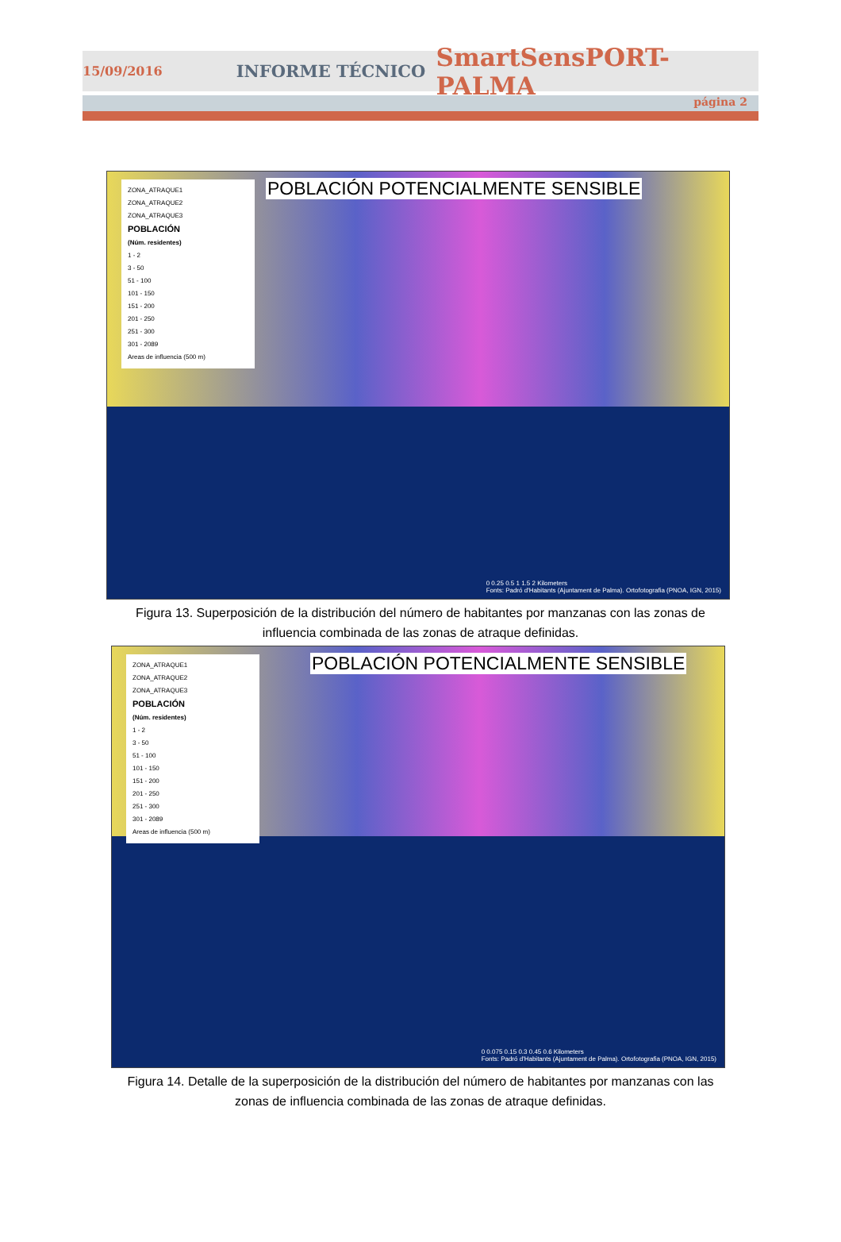15/09/2016 INFORME TÉCNICO SmartSensPORT-PALMA
página 2
ZONA_ATRAQUE1
ZONA_ATRAQUE2
ZONA_ATRAQUE3
POBLACIÓN
(Núm. residentes)
1 - 2
3 - 50
51 - 100
101 - 150
151 - 200
201 - 250
251 - 300
301 - 2089
Areas de influencia (500 m)
POBLACIÓN POTENCIALMENTE SENSIBLE
0 0.25 0.5 1 1.5 2 Kilometers
Fonts: Padró d'Habitants (Ajuntament de Palma). Ortofotografia (PNOA, IGN, 2015)
Figura 13. Superposición de la distribución del número de habitantes por manzanas con las zonas de
influencia combinada de las zonas de atraque definidas.
ZONA_ATRAQUE1
ZONA_ATRAQUE2
ZONA_ATRAQUE3
POBLACIÓN
(Núm. residentes)
1 - 2
3 - 50
51 - 100
101 - 150
151 - 200
201 - 250
251 - 300
301 - 2089
Areas de influencia (500 m)
POBLACIÓN POTENCIALMENTE SENSIBLE
0 0.075 0.15 0.3 0.45 0.6 Kilometers
Fonts: Padró d'Habitants (Ajuntament de Palma). Ortofotografia (PNOA, IGN, 2015)
Figura 14. Detalle de la superposición de la distribución del número de habitantes por manzanas con las
zonas de influencia combinada de las zonas de atraque definidas.